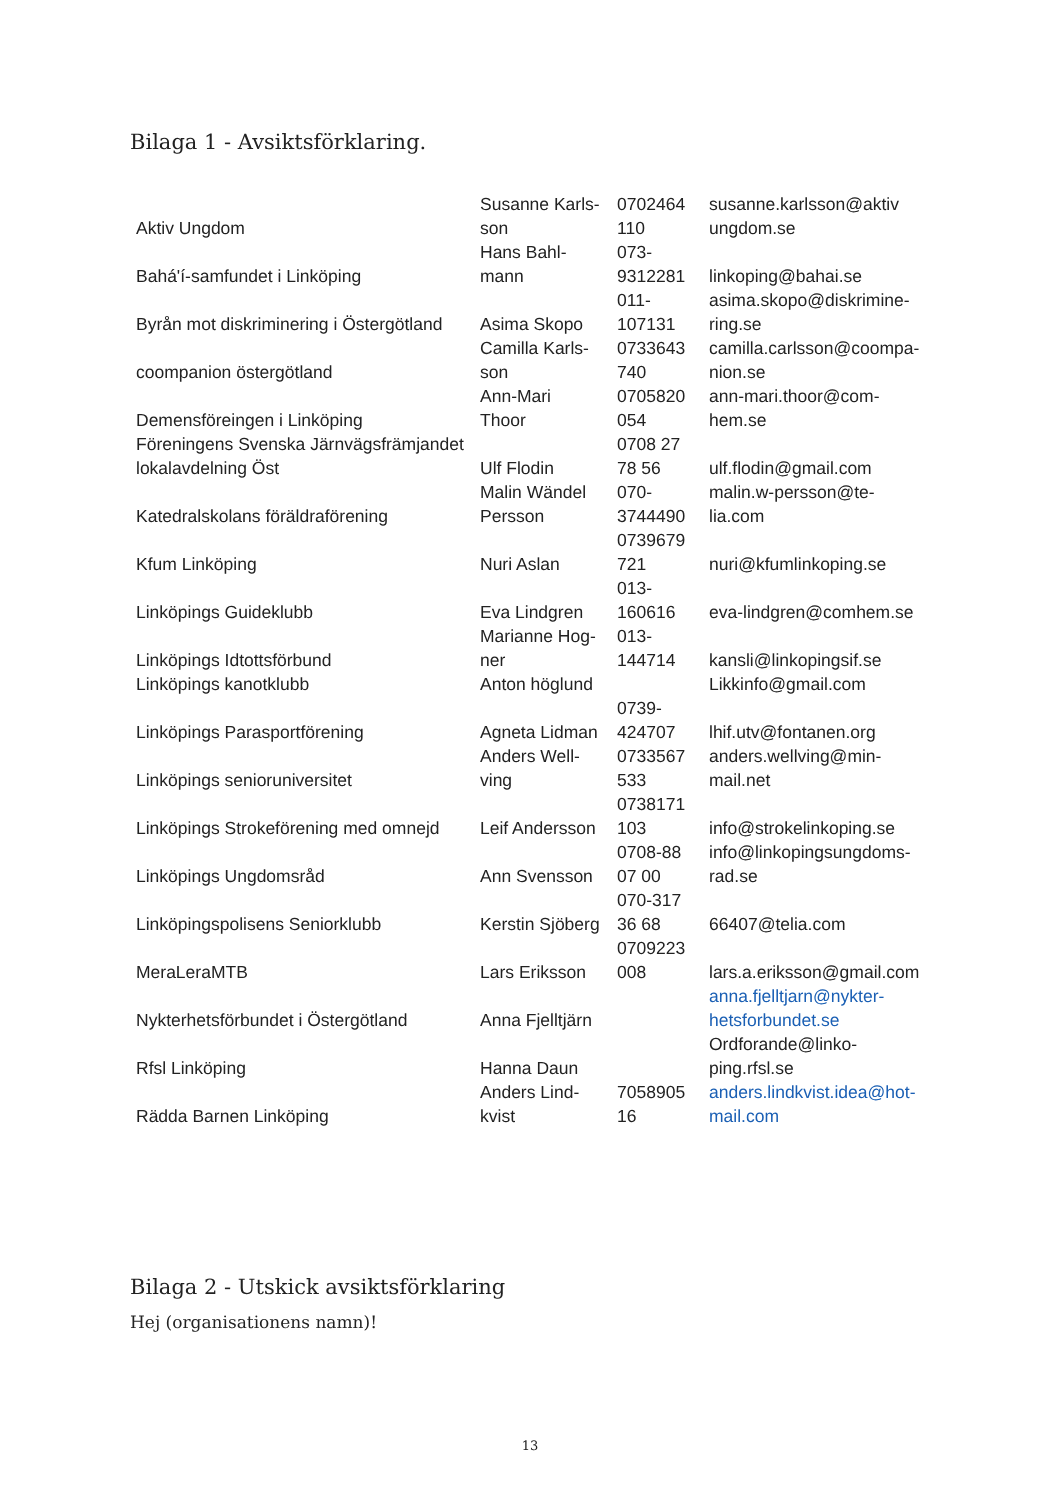Bilaga 1 - Avsiktsförklaring.
| Aktiv Ungdom | Susanne Karls- son | 0702464 110 | susanne.karlsson@aktiv ungdom.se |
| Bahá'í-samfundet i Linköping | Hans Bahl- mann | 073- 9312281 | linkoping@bahai.se |
| Byrån mot diskriminering i Östergötland | Asima Skopo | 011- 107131 | asima.skopo@diskrimine- ring.se |
| coompanion östergötland | Camilla Karls- son | 0733643 740 | camilla.carlsson@coompa- nion.se |
| Demensföreingen i Linköping | Ann-Mari Thoor | 0705820 054 | ann-mari.thoor@com- hem.se |
| Föreningens Svenska Järnvägsfrämjandet lokalavdelning Öst | Ulf Flodin | 0708 27 78 56 | ulf.flodin@gmail.com |
| Katedralskolans föräldraförening | Malin Wändel Persson | 070- 3744490 | malin.w-persson@te- lia.com |
| Kfum Linköping | Nuri Aslan | 0739679 721 | nuri@kfumlinkoping.se |
| Linköpings Guideklubb | Eva Lindgren | 013- 160616 | eva-lindgren@comhem.se |
| Linköpings Idtottsförbund | Marianne Hog- ner | 013- 144714 | kansli@linkopingsif.se |
| Linköpings kanotklubb | Anton höglund | | Likkinfo@gmail.com |
| Linköpings Parasportförening | Agneta Lidman | 0739- 424707 | lhif.utv@fontanen.org |
| Linköpings senioruniversitet | Anders Well- ving | 0733567 533 | anders.wellving@min- mail.net |
| Linköpings Strokeförening med omnejd | Leif Andersson | 0738171 103 | info@strokelinkoping.se |
| Linköpings Ungdomsråd | Ann Svensson | 0708-88 07 00 | info@linkopingsungdoms- rad.se |
| Linköpingspolisens Seniorklubb | Kerstin Sjöberg | 070-317 36 68 | 66407@telia.com |
| MeraLeraMTB | Lars Eriksson | 0709223 008 | lars.a.eriksson@gmail.com |
| Nykterhetsförbundet i Östergötland | Anna Fjelltjärn | | anna.fjelltjarn@nykter- hetsforbundet.se |
| Rfsl Linköping | Hanna Daun | | Ordforande@linko- ping.rfsl.se |
| Rädda Barnen Linköping | Anders Lind- kvist | 7058905 16 | anders.lindkvist.idea@hot- mail.com |
Bilaga 2 - Utskick avsiktsförklaring
Hej (organisationens namn)!
13